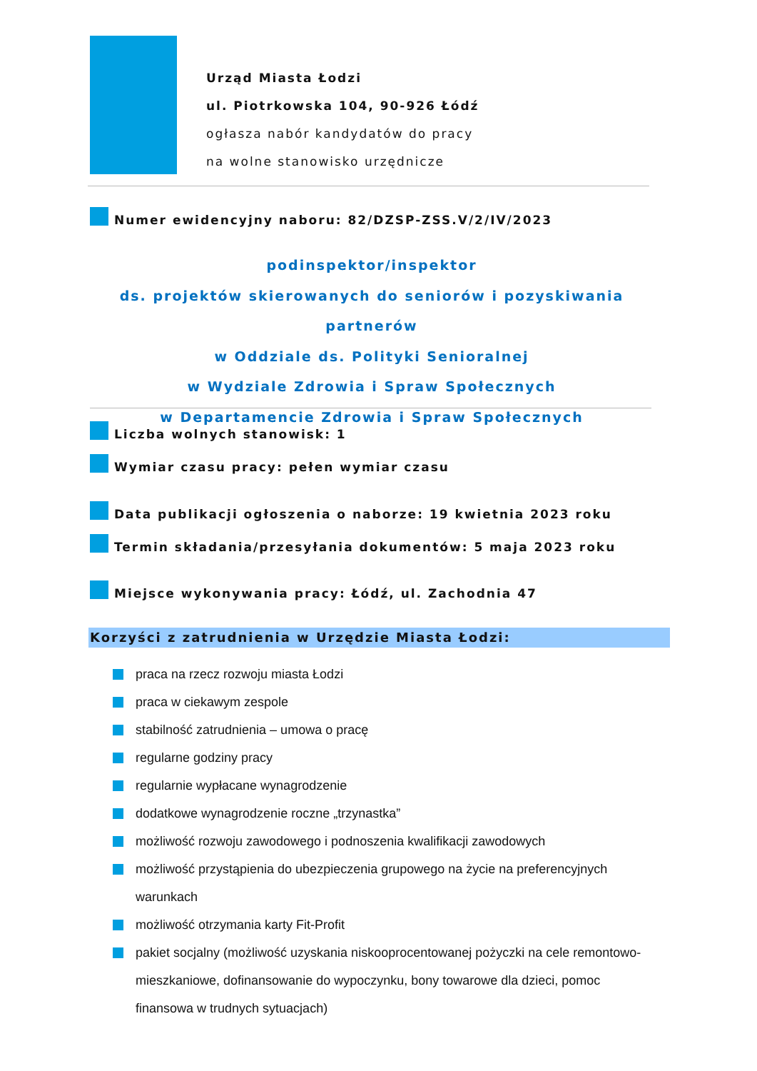Urząd Miasta Łodzi
ul. Piotrkowska 104, 90-926 Łódź
ogłasza nabór kandydatów do pracy
na wolne stanowisko urzędnicze
Numer ewidencyjny naboru: 82/DZSP-ZSS.V/2/IV/2023
podinspektor/inspektor
ds. projektów skierowanych do seniorów i pozyskiwania partnerów
w Oddziale ds. Polityki Senioralnej
w Wydziale Zdrowia i Spraw Społecznych
w Departamencie Zdrowia i Spraw Społecznych
Liczba wolnych stanowisk: 1
Wymiar czasu pracy: pełen wymiar czasu
Data publikacji ogłoszenia o naborze: 19 kwietnia 2023 roku
Termin składania/przesyłania dokumentów: 5 maja 2023 roku
Miejsce wykonywania pracy: Łódź, ul. Zachodnia 47
Korzyści z zatrudnienia w Urzędzie Miasta Łodzi:
praca na rzecz rozwoju miasta Łodzi
praca w ciekawym zespole
stabilność zatrudnienia – umowa o pracę
regularne godziny pracy
regularnie wypłacane wynagrodzenie
dodatkowe wynagrodzenie roczne „trzynastka”
możliwość rozwoju zawodowego i podnoszenia kwalifikacji zawodowych
możliwość przystąpienia do ubezpieczenia grupowego na życie na preferencyjnych warunkach
możliwość otrzymania karty Fit-Profit
pakiet socjalny (możliwość uzyskania niskooprocentowanej pożyczki na cele remontowo-mieszkaniowe, dofinansowanie do wypoczynku, bony towarowe dla dzieci, pomoc finansowa w trudnych sytuacjach)